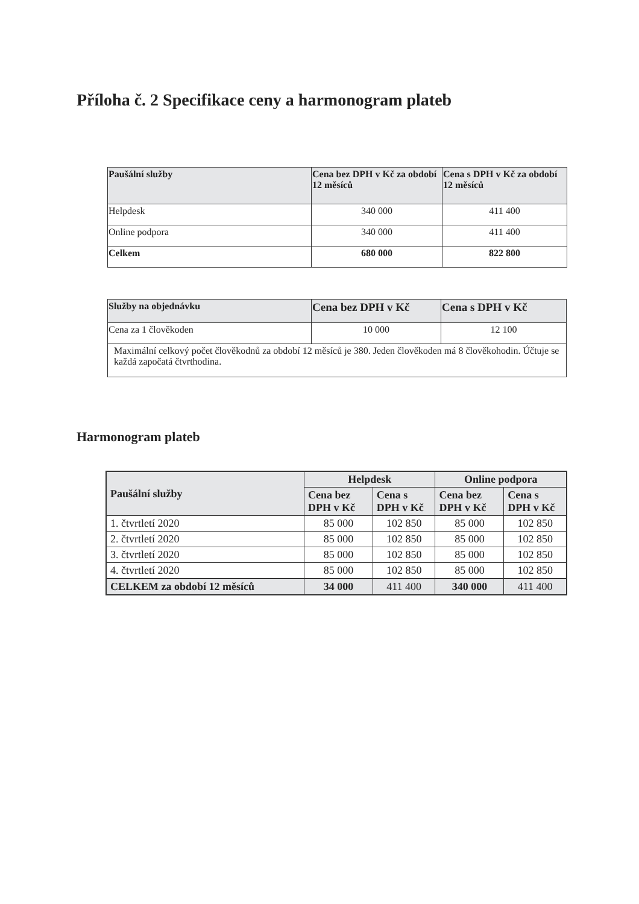Příloha č. 2 Specifikace ceny a harmonogram plateb
| Paušální služby | Cena bez DPH v Kč za období 12 měsíců | Cena s DPH v Kč za období 12 měsíců |
| --- | --- | --- |
| Helpdesk | 340 000 | 411 400 |
| Online podpora | 340 000 | 411 400 |
| Celkem | 680 000 | 822 800 |
| Služby na objednávku | Cena bez DPH v Kč | Cena s DPH v Kč |
| --- | --- | --- |
| Cena za 1 člověkoden | 10 000 | 12 100 |
| Maximální celkový počet člověkodnů za období 12 měsíců je 380. Jeden člověkoden má 8 člověkohodin. Účtuje se každá započatá čtvrthodina. | | |
Harmonogram plateb
| Paušální služby | Helpdesk | | Online podpora | |
| --- | --- | --- | --- | --- |
| | Cena bez DPH v Kč | Cena s DPH v Kč | Cena bez DPH v Kč | Cena s DPH v Kč |
| 1. čtvrtletí 2020 | 85 000 | 102 850 | 85 000 | 102 850 |
| 2. čtvrtletí 2020 | 85 000 | 102 850 | 85 000 | 102 850 |
| 3. čtvrtletí 2020 | 85 000 | 102 850 | 85 000 | 102 850 |
| 4. čtvrtletí 2020 | 85 000 | 102 850 | 85 000 | 102 850 |
| CELKEM za období 12 měsíců | 34 000 | 411 400 | 340 000 | 411 400 |